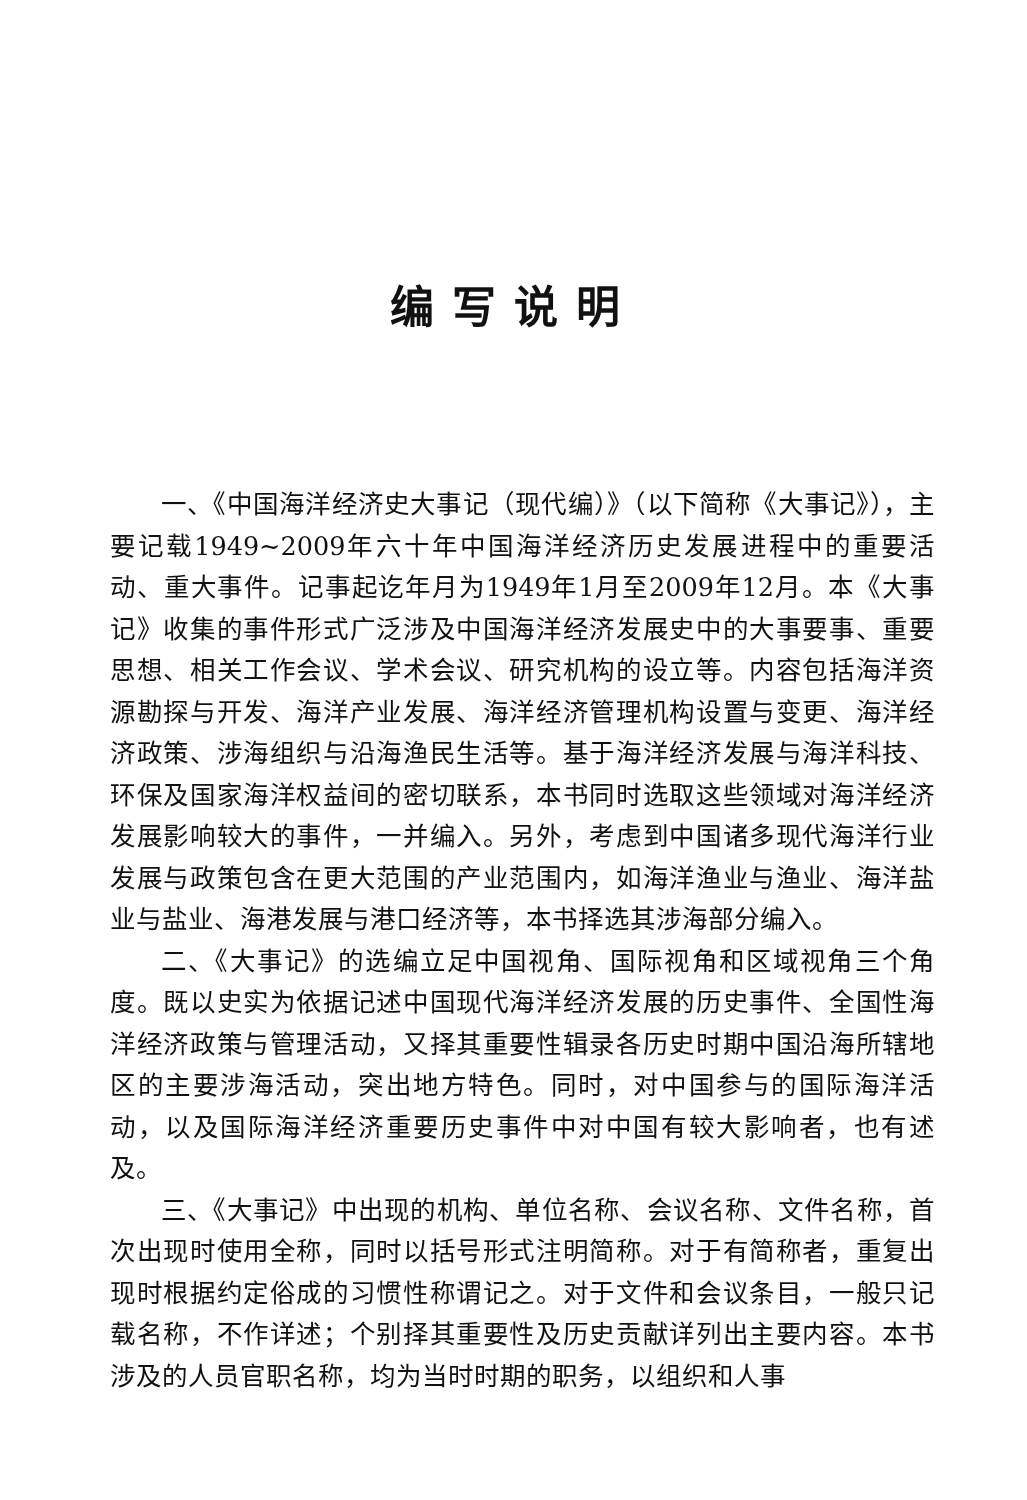编写说明
一、《中国海洋经济史大事记（现代编）》（以下简称《大事记》），主要记载1949~2009年六十年中国海洋经济历史发展进程中的重要活动、重大事件。记事起讫年月为1949年1月至2009年12月。本《大事记》收集的事件形式广泛涉及中国海洋经济发展史中的大事要事、重要思想、相关工作会议、学术会议、研究机构的设立等。内容包括海洋资源勘探与开发、海洋产业发展、海洋经济管理机构设置与变更、海洋经济政策、涉海组织与沿海渔民生活等。基于海洋经济发展与海洋科技、环保及国家海洋权益间的密切联系，本书同时选取这些领域对海洋经济发展影响较大的事件，一并编入。另外，考虑到中国诸多现代海洋行业发展与政策包含在更大范围的产业范围内，如海洋渔业与渔业、海洋盐业与盐业、海港发展与港口经济等，本书择选其涉海部分编入。
二、《大事记》的选编立足中国视角、国际视角和区域视角三个角度。既以史实为依据记述中国现代海洋经济发展的历史事件、全国性海洋经济政策与管理活动，又择其重要性辑录各历史时期中国沿海所辖地区的主要涉海活动，突出地方特色。同时，对中国参与的国际海洋活动，以及国际海洋经济重要历史事件中对中国有较大影响者，也有述及。
三、《大事记》中出现的机构、单位名称、会议名称、文件名称，首次出现时使用全称，同时以括号形式注明简称。对于有简称者，重复出现时根据约定俗成的习惯性称谓记之。对于文件和会议条目，一般只记载名称，不作详述；个别择其重要性及历史贡献详列出主要内容。本书涉及的人员官职名称，均为当时时期的职务，以组织和人事